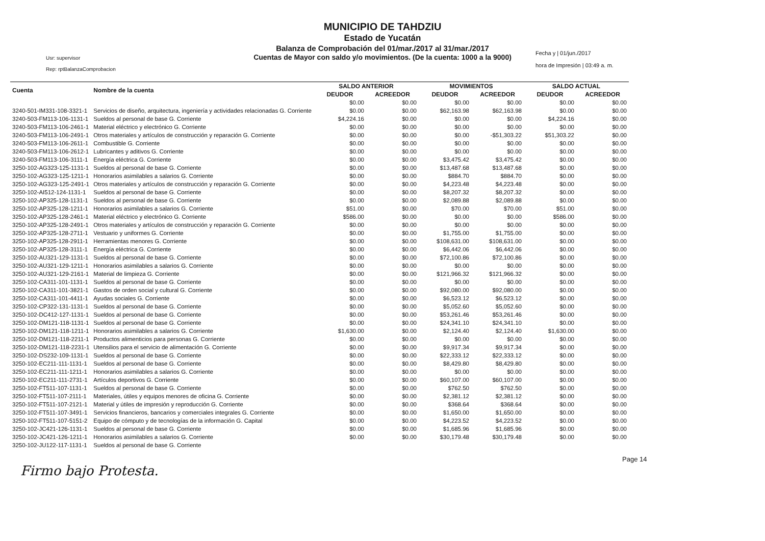MUNICIPIO DE TAHDZIU
Estado de Yucatán
Balanza de Comprobación del 01/mar./2017 al 31/mar./2017
Cuentas de Mayor con saldo y/o movimientos. (De la cuenta: 1000 a la 9000)
Usr: supervisor
Rep: rptBalanzaComprobacion
Fecha y | 01/jun./2017
hora de Impresión | 03:49 a. m.
| Cuenta | Nombre de la cuenta | SALDO ANTERIOR | | MOVIMIENTOS | | SALDO ACTUAL | |
| --- | --- | --- | --- | --- | --- | --- | --- |
| | | DEUDOR | ACREEDOR | DEUDOR | ACREEDOR | DEUDOR | ACREEDOR |
| | | $0.00 | $0.00 | $0.00 | $0.00 | $0.00 | $0.00 |
| 3240-501-IM331-108-3321-1 | Servicios de diseño, arquitectura, ingeniería y actividades relacionadas G. Corriente | $0.00 | $0.00 | $62,163.98 | $62,163.98 | $0.00 | $0.00 |
| 3240-503-FM113-106-1131-1 | Sueldos al personal de base G. Corriente | $4,224.16 | $0.00 | $0.00 | $0.00 | $4,224.16 | $0.00 |
| 3240-503-FM113-106-2461-1 | Material eléctrico y electrónico G. Corriente | $0.00 | $0.00 | $0.00 | $0.00 | $0.00 | $0.00 |
| 3240-503-FM113-106-2491-1 | Otros materiales y artículos de construcción y reparación G. Corriente | $0.00 | $0.00 | $0.00 | -$51,303.22 | $51,303.22 | $0.00 |
| 3240-503-FM113-106-2611-1 | Combustible G. Corriente | $0.00 | $0.00 | $0.00 | $0.00 | $0.00 | $0.00 |
| 3240-503-FM113-106-2612-1 | Lubricantes y aditivos G. Corriente | $0.00 | $0.00 | $0.00 | $0.00 | $0.00 | $0.00 |
| 3240-503-FM113-106-3111-1 | Energía eléctrica G. Corriente | $0.00 | $0.00 | $3,475.42 | $3,475.42 | $0.00 | $0.00 |
| 3250-102-AG323-125-1131-1 | Sueldos al personal de base G. Corriente | $0.00 | $0.00 | $13,487.68 | $13,487.68 | $0.00 | $0.00 |
| 3250-102-AG323-125-1211-1 | Honorarios asimilables a salarios G. Corriente | $0.00 | $0.00 | $884.70 | $884.70 | $0.00 | $0.00 |
| 3250-102-AG323-125-2491-1 | Otros materiales y artículos de construcción y reparación G. Corriente | $0.00 | $0.00 | $4,223.48 | $4,223.48 | $0.00 | $0.00 |
| 3250-102-AI512-124-1131-1 | Sueldos al personal de base G. Corriente | $0.00 | $0.00 | $8,207.32 | $8,207.32 | $0.00 | $0.00 |
| 3250-102-AP325-128-1131-1 | Sueldos al personal de base G. Corriente | $0.00 | $0.00 | $2,089.88 | $2,089.88 | $0.00 | $0.00 |
| 3250-102-AP325-128-1211-1 | Honorarios asimilables a salarios G. Corriente | $51.00 | $0.00 | $70.00 | $70.00 | $51.00 | $0.00 |
| 3250-102-AP325-128-2461-1 | Material eléctrico y electrónico G. Corriente | $586.00 | $0.00 | $0.00 | $0.00 | $586.00 | $0.00 |
| 3250-102-AP325-128-2491-1 | Otros materiales y artículos de construcción y reparación G. Corriente | $0.00 | $0.00 | $0.00 | $0.00 | $0.00 | $0.00 |
| 3250-102-AP325-128-2711-1 | Vestuario y uniformes G. Corriente | $0.00 | $0.00 | $1,755.00 | $1,755.00 | $0.00 | $0.00 |
| 3250-102-AP325-128-2911-1 | Herramientas menores G. Corriente | $0.00 | $0.00 | $108,631.00 | $108,631.00 | $0.00 | $0.00 |
| 3250-102-AP325-128-3111-1 | Energía eléctrica G. Corriente | $0.00 | $0.00 | $6,442.06 | $6,442.06 | $0.00 | $0.00 |
| 3250-102-AU321-129-1131-1 | Sueldos al personal de base G. Corriente | $0.00 | $0.00 | $72,100.86 | $72,100.86 | $0.00 | $0.00 |
| 3250-102-AU321-129-1211-1 | Honorarios asimilables a salarios G. Corriente | $0.00 | $0.00 | $0.00 | $0.00 | $0.00 | $0.00 |
| 3250-102-AU321-129-2161-1 | Material de limpieza G. Corriente | $0.00 | $0.00 | $121,966.32 | $121,966.32 | $0.00 | $0.00 |
| 3250-102-CA311-101-1131-1 | Sueldos al personal de base G. Corriente | $0.00 | $0.00 | $0.00 | $0.00 | $0.00 | $0.00 |
| 3250-102-CA311-101-3821-1 | Gastos de orden social y cultural G. Corriente | $0.00 | $0.00 | $92,080.00 | $92,080.00 | $0.00 | $0.00 |
| 3250-102-CA311-101-4411-1 | Ayudas sociales G. Corriente | $0.00 | $0.00 | $6,523.12 | $6,523.12 | $0.00 | $0.00 |
| 3250-102-CP322-131-1131-1 | Sueldos al personal de base G. Corriente | $0.00 | $0.00 | $5,052.60 | $5,052.60 | $0.00 | $0.00 |
| 3250-102-DC412-127-1131-1 | Sueldos al personal de base G. Corriente | $0.00 | $0.00 | $53,261.46 | $53,261.46 | $0.00 | $0.00 |
| 3250-102-DM121-118-1131-1 | Sueldos al personal de base G. Corriente | $0.00 | $0.00 | $24,341.10 | $24,341.10 | $0.00 | $0.00 |
| 3250-102-DM121-118-1211-1 | Honorarios asimilables a salarios G. Corriente | $1,630.00 | $0.00 | $2,124.40 | $2,124.40 | $1,630.00 | $0.00 |
| 3250-102-DM121-118-2211-1 | Productos alimenticios para personas G. Corriente | $0.00 | $0.00 | $0.00 | $0.00 | $0.00 | $0.00 |
| 3250-102-DM121-118-2231-1 | Utensilios para el servicio de alimentación G. Corriente | $0.00 | $0.00 | $9,917.34 | $9,917.34 | $0.00 | $0.00 |
| 3250-102-DS232-109-1131-1 | Sueldos al personal de base G. Corriente | $0.00 | $0.00 | $22,333.12 | $22,333.12 | $0.00 | $0.00 |
| 3250-102-EC211-111-1131-1 | Sueldos al personal de base G. Corriente | $0.00 | $0.00 | $8,429.80 | $8,429.80 | $0.00 | $0.00 |
| 3250-102-EC211-111-1211-1 | Honorarios asimilables a salarios G. Corriente | $0.00 | $0.00 | $0.00 | $0.00 | $0.00 | $0.00 |
| 3250-102-EC211-111-2731-1 | Artículos deportivos G. Corriente | $0.00 | $0.00 | $60,107.00 | $60,107.00 | $0.00 | $0.00 |
| 3250-102-FT511-107-1131-1 | Sueldos al personal de base G. Corriente | $0.00 | $0.00 | $762.50 | $762.50 | $0.00 | $0.00 |
| 3250-102-FT511-107-2111-1 | Materiales, útiles y equipos menores de oficina G. Corriente | $0.00 | $0.00 | $2,381.12 | $2,381.12 | $0.00 | $0.00 |
| 3250-102-FT511-107-2121-1 | Material y útiles de impresión y reproducción G. Corriente | $0.00 | $0.00 | $368.64 | $368.64 | $0.00 | $0.00 |
| 3250-102-FT511-107-3491-1 | Servicios financieros, bancarios y comerciales integrales G. Corriente | $0.00 | $0.00 | $1,650.00 | $1,650.00 | $0.00 | $0.00 |
| 3250-102-FT511-107-5151-2 | Equipo de cómputo y de tecnologías de la información G. Capital | $0.00 | $0.00 | $4,223.52 | $4,223.52 | $0.00 | $0.00 |
| 3250-102-JC421-126-1131-1 | Sueldos al personal de base G. Corriente | $0.00 | $0.00 | $1,685.96 | $1,685.96 | $0.00 | $0.00 |
| 3250-102-JC421-126-1211-1 | Honorarios asimilables a salarios G. Corriente | $0.00 | $0.00 | $30,179.48 | $30,179.48 | $0.00 | $0.00 |
| 3250-102-JU122-117-1131-1 | Sueldos al personal de base G. Corriente | | | | | | |
Page 14
Firmo bajo Protesta.